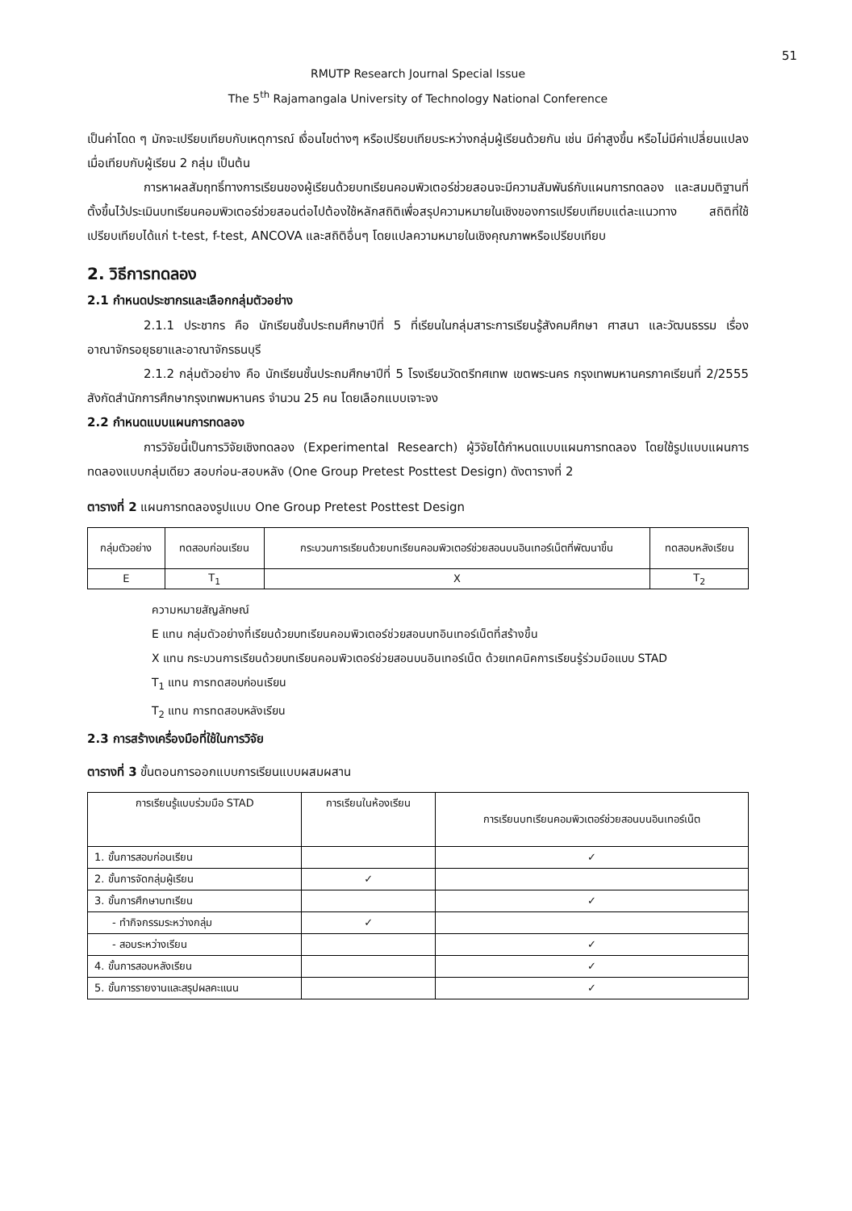51
RMUTP Research Journal Special Issue
The 5<sup>th</sup> Rajamangala University of Technology National Conference
เป็นค่าโดด ๆ มักจะเปรียบเทียบกับเหตุการณ์ เงื่อนไขต่างๆ หรือเปรียบเทียบระหว่างกลุ่มผู้เรียนด้วยกัน เช่น มีค่าสูงขึ้น หรือไม่มีค่าเปลี่ยนแปลงเมื่อเทียบกับผู้เรียน 2 กลุ่ม เป็นต้น
การหาผลสัมฤทธิ์ทางการเรียนของผู้เรียนด้วยบทเรียนคอมพิวเตอร์ช่วยสอนจะมีความสัมพันธ์กับแผนการทดลอง และสมมติฐานที่ตั้งขึ้นไว้ประเมินบทเรียนคอมพิวเตอร์ช่วยสอนต่อไปต้องใช้หลักสถิติเพื่อสรุปความหมายในเชิงของการเปรียบเทียบแต่ละแนวทาง สถิติที่ใช้เปรียบเทียบได้แก่ t-test, f-test, ANCOVA และสถิติอื่นๆ โดยแปลความหมายในเชิงคุณภาพหรือเปรียบเทียบ
2. วิธีการทดลอง
2.1 กำหนดประชากรและเลือกกลุ่มตัวอย่าง
2.1.1 ประชากร คือ นักเรียนชั้นประถมศึกษาปีที่ 5 ที่เรียนในกลุ่มสาระการเรียนรู้สังคมศึกษา ศาสนา และวัฒนธรรม เรื่อง อาณาจักรอยุธยาและอาณาจักรธนบุรี
2.1.2 กลุ่มตัวอย่าง คือ นักเรียนชั้นประถมศึกษาปีที่ 5 โรงเรียนวัดตรีทศเทพ เขตพระนคร กรุงเทพมหานครภาคเรียนที่ 2/2555 สังกัดสำนักการศึกษากรุงเทพมหานคร จำนวน 25 คน โดยเลือกแบบเจาะจง
2.2 กำหนดแบบแผนการทดลอง
การวิจัยนี้เป็นการวิจัยเชิงทดลอง (Experimental Research) ผู้วิจัยได้กำหนดแบบแผนการทดลอง โดยใช้รูปแบบแผนการทดลองแบบกลุ่มเดียว สอบก่อน-สอบหลัง (One Group Pretest Posttest Design) ดังตารางที่ 2
ตารางที่ 2 แผนการทดลองรูปแบบ One Group Pretest Posttest Design
| กลุ่มตัวอย่าง | ทดสอบก่อนเรียน | กระบวนการเรียนด้วยบทเรียนคอมพิวเตอร์ช่วยสอนบนอินเทอร์เน็ตที่พัฒนาขึ้น | ทดสอบหลังเรียน |
| --- | --- | --- | --- |
| E | T<sub>1</sub> | X | T<sub>2</sub> |
ความหมายสัญลักษณ์
E แทน กลุ่มตัวอย่างที่เรียนด้วยบทเรียนคอมพิวเตอร์ช่วยสอนบทอินเทอร์เน็ตที่สร้างขึ้น
X แทน กระบวนการเรียนด้วยบทเรียนคอมพิวเตอร์ช่วยสอนบนอินเทอร์เน็ต ด้วยเทคนิคการเรียนรู้ร่วมมือแบบ STAD
T<sub>1</sub> แทน การทดสอบก่อนเรียน
T<sub>2</sub> แทน การทดสอบหลังเรียน
2.3 การสร้างเครื่องมือที่ใช้ในการวิจัย
ตารางที่ 3 ขั้นตอนการออกแบบการเรียนแบบผสมผสาน
| การเรียนรู้แบบร่วมมือ STAD | การเรียนในห้องเรียน | การเรียนบทเรียนคอมพิวเตอร์ช่วยสอนบนอินเทอร์เน็ต |
| --- | --- | --- |
| 1. ขั้นการสอบก่อนเรียน | | ✓ |
| 2. ขั้นการจัดกลุ่มผู้เรียน | ✓ | |
| 3. ขั้นการศึกษาบทเรียน | | ✓ |
| - ทำกิจกรรมระหว่างกลุ่ม | ✓ | |
| - สอบระหว่างเรียน | | ✓ |
| 4. ขั้นการสอบหลังเรียน | | ✓ |
| 5. ขั้นการรายงานและสรุปผลคะแนน | | ✓ |